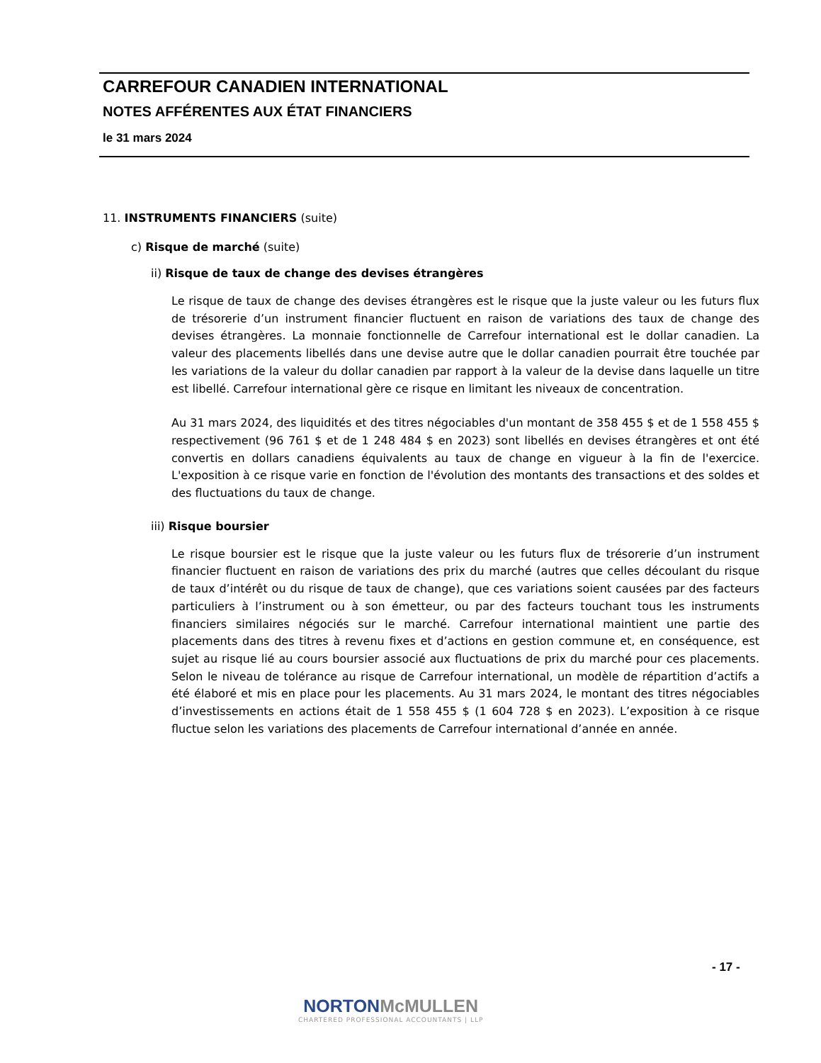CARREFOUR CANADIEN INTERNATIONAL
NOTES AFFÉRENTES AUX ÉTAT FINANCIERS
le 31 mars 2024
11. INSTRUMENTS FINANCIERS (suite)
c) Risque de marché (suite)
ii) Risque de taux de change des devises étrangères
Le risque de taux de change des devises étrangères est le risque que la juste valeur ou les futurs flux de trésorerie d’un instrument financier fluctuent en raison de variations des taux de change des devises étrangères. La monnaie fonctionnelle de Carrefour international est le dollar canadien. La valeur des placements libellés dans une devise autre que le dollar canadien pourrait être touchée par les variations de la valeur du dollar canadien par rapport à la valeur de la devise dans laquelle un titre est libellé. Carrefour international gère ce risque en limitant les niveaux de concentration.
Au 31 mars 2024, des liquidités et des titres négociables d'un montant de 358 455 $ et de 1 558 455 $ respectivement (96 761 $ et de 1 248 484 $ en 2023) sont libellés en devises étrangères et ont été convertis en dollars canadiens équivalents au taux de change en vigueur à la fin de l'exercice. L'exposition à ce risque varie en fonction de l'évolution des montants des transactions et des soldes et des fluctuations du taux de change.
iii) Risque boursier
Le risque boursier est le risque que la juste valeur ou les futurs flux de trésorerie d’un instrument financier fluctuent en raison de variations des prix du marché (autres que celles découlant du risque de taux d’intérêt ou du risque de taux de change), que ces variations soient causées par des facteurs particuliers à l’instrument ou à son émetteur, ou par des facteurs touchant tous les instruments financiers similaires négociés sur le marché. Carrefour international maintient une partie des placements dans des titres à revenu fixes et d’actions en gestion commune et, en conséquence, est sujet au risque lié au cours boursier associé aux fluctuations de prix du marché pour ces placements. Selon le niveau de tolérance au risque de Carrefour international, un modèle de répartition d’actifs a été élaboré et mis en place pour les placements. Au 31 mars 2024, le montant des titres négociables d’investissements en actions était de 1 558 455 $ (1 604 728 $ en 2023). L’exposition à ce risque fluctue selon les variations des placements de Carrefour international d’année en année.
- 17 -
NORTONMcMULLEN
CHARTERED PROFESSIONAL ACCOUNTANTS | LLP